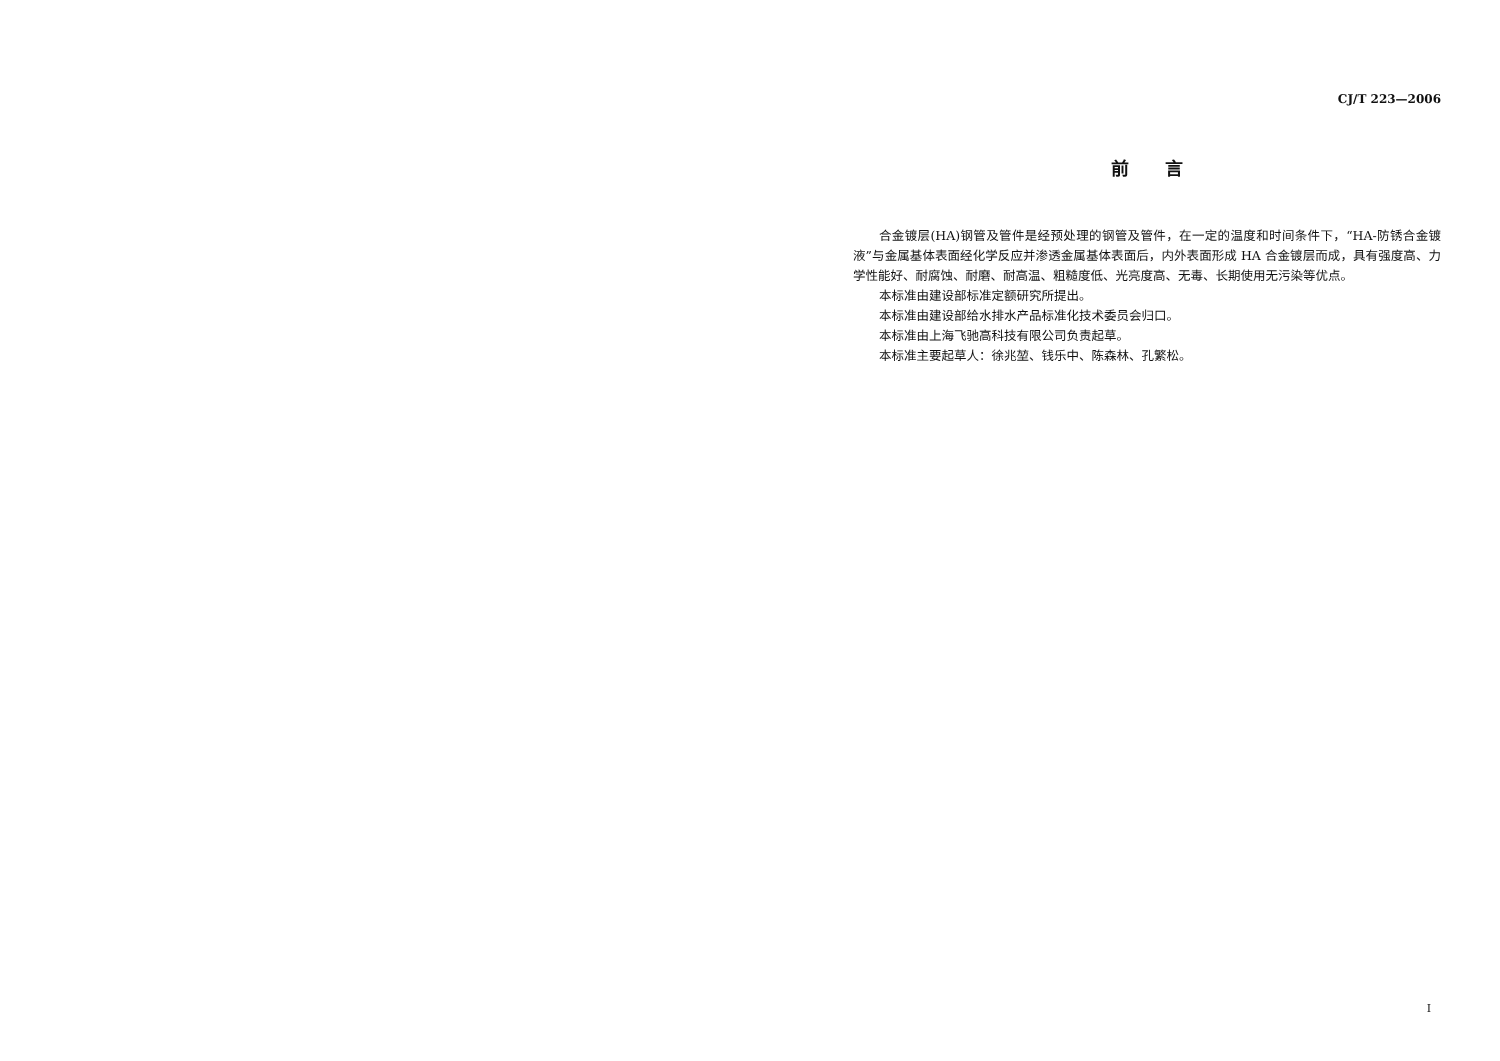CJ/T 223—2006
前言
合金镀层(HA)钢管及管件是经预处理的钢管及管件，在一定的温度和时间条件下，“HA-防锈合金镀液”与金属基体表面经化学反应并渗透金属基体表面后，内外表面形成 HA 合金镀层而成，具有强度高、力学性能好、耐腐蚀、耐磨、耐高温、粗糙度低、光亮度高、无毒、长期使用无污染等优点。
本标准由建设部标准定额研究所提出。
本标准由建设部给水排水产品标准化技术委员会归口。
本标准由上海飞驰高科技有限公司负责起草。
本标准主要起草人：徐兆堃、钱乐中、陈森林、孔繁松。
I